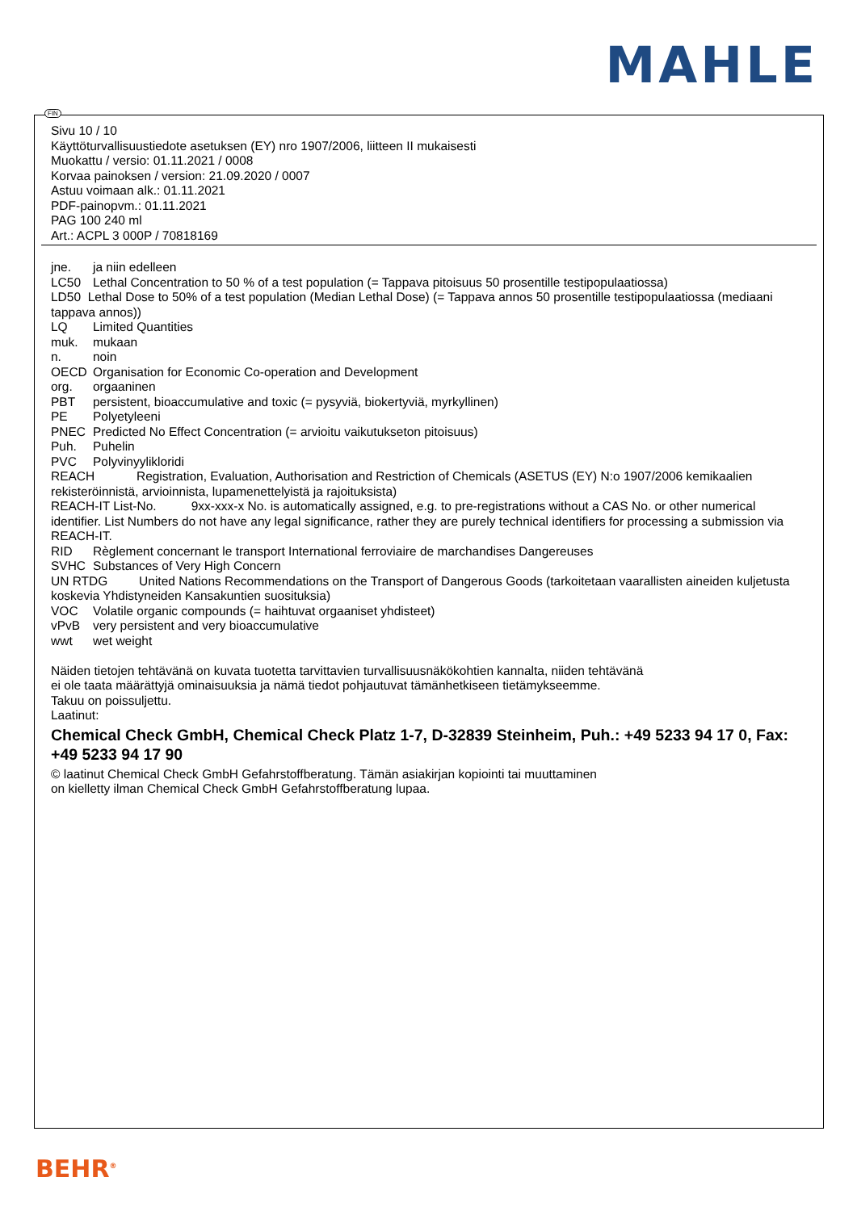MAHLE
FIN
Sivu 10 / 10
Käyttöturvallisuustiedote asetuksen (EY) nro 1907/2006, liitteen II mukaisesti
Muokattu / versio: 01.11.2021 / 0008
Korvaa painoksen / version: 21.09.2020 / 0007
Astuu voimaan alk.: 01.11.2021
PDF-painopvm.: 01.11.2021
PAG 100 240 ml
Art.: ACPL 3 000P / 70818169
jne. ja niin edelleen
LC50 Lethal Concentration to 50 % of a test population (= Tappava pitoisuus 50 prosentille testipopulaatiossa)
LD50 Lethal Dose to 50% of a test population (Median Lethal Dose) (= Tappava annos 50 prosentille testipopulaatiossa (mediaani tappava annos))
LQ Limited Quantities
muk. mukaan
n. noin
OECD Organisation for Economic Co-operation and Development
org. orgaaninen
PBT persistent, bioaccumulative and toxic (= pysyviä, biokertyviä, myrkyllinen)
PE Polyetyleeni
PNEC Predicted No Effect Concentration (= arvioitu vaikutukseton pitoisuus)
Puh. Puhelin
PVC Polyvinyylikloridi
REACH Registration, Evaluation, Authorisation and Restriction of Chemicals (ASETUS (EY) N:o 1907/2006 kemikaalien rekisteröinnistä, arvioinnista, lupamenettelyistä ja rajoituksista)
REACH-IT List-No. 9xx-xxx-x No. is automatically assigned, e.g. to pre-registrations without a CAS No. or other numerical identifier. List Numbers do not have any legal significance, rather they are purely technical identifiers for processing a submission via REACH-IT.
RID Règlement concernant le transport International ferroviaire de marchandises Dangereuses
SVHC Substances of Very High Concern
UN RTDG United Nations Recommendations on the Transport of Dangerous Goods (tarkoitetaan vaarallisten aineiden kuljetusta koskevia Yhdistyneiden Kansakuntien suosituksia)
VOC Volatile organic compounds (= haihtuvat orgaaniset yhdisteet)
vPvB very persistent and very bioaccumulative
wwt wet weight
Näiden tietojen tehtävänä on kuvata tuotetta tarvittavien turvallisuusnäkökohtien kannalta, niiden tehtävänä
ei ole taata määrättyjä ominaisuuksia ja nämä tiedot pohjautuvat tämänhetkiseen tietämykseemme.
Takuu on poissuljettu.
Laatinut:
Chemical Check GmbH, Chemical Check Platz 1-7, D-32839 Steinheim, Puh.: +49 5233 94 17 0, Fax: +49 5233 94 17 90
© laatinut Chemical Check GmbH Gefahrstoffberatung. Tämän asiakirjan kopiointi tai muuttaminen
on kielletty ilman Chemical Check GmbH Gefahrstoffberatung lupaa.
BEHR<sup>®</sup>